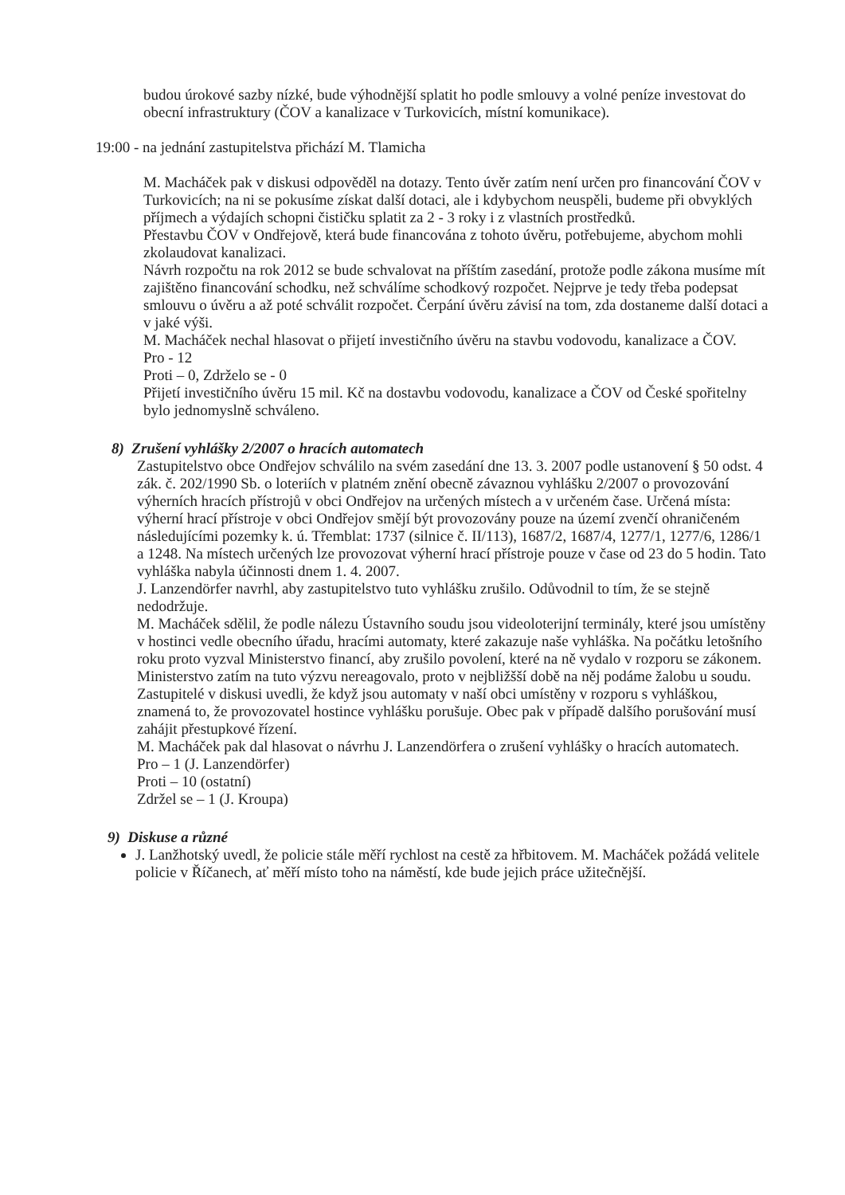budou úrokové sazby nízké, bude výhodnější splatit ho podle smlouvy a volné peníze investovat do obecní infrastruktury (ČOV a kanalizace v Turkovicích, místní komunikace).
19:00 - na jednání zastupitelstva přichází M. Tlamicha
M. Macháček pak v diskusi odpověděl na dotazy. Tento úvěr zatím není určen pro financování ČOV v Turkovicích; na ni se pokusíme získat další dotaci, ale i kdybychom neuspěli, budeme při obvyklých příjmech a výdajích schopni čističku splatit za 2 - 3 roky i z vlastních prostředků.
Přestavbu ČOV v Ondřejově, která bude financována z tohoto úvěru, potřebujeme, abychom mohli zkolaudovat kanalizaci.
Návrh rozpočtu na rok 2012 se bude schvalovat na příštím zasedání, protože podle zákona musíme mít zajištěno financování schodku, než schválíme schodkový rozpočet. Nejprve je tedy třeba podepsat smlouvu o úvěru a až poté schválit rozpočet. Čerpání úvěru závisí na tom, zda dostaneme další dotaci a v jaké výši.
M. Macháček nechal hlasovat o přijetí investičního úvěru na stavbu vodovodu, kanalizace a ČOV.
Pro - 12
Proti – 0, Zdrželo se - 0
Přijetí investičního úvěru 15 mil. Kč na dostavbu vodovodu, kanalizace a ČOV od České spořitelny bylo jednomyslně schváleno.
8) Zrušení vyhlášky 2/2007 o hracích automatech
Zastupitelstvo obce Ondřejov schválilo na svém zasedání dne 13. 3. 2007 podle ustanovení § 50 odst. 4 zák. č. 202/1990 Sb. o loteriích v platném znění obecně závaznou vyhlášku 2/2007 o provozování výherních hracích přístrojů v obci Ondřejov na určených místech a v určeném čase. Určená místa: výherní hrací přístroje v obci Ondřejov smějí být provozovány pouze na území zvenčí ohraničeném následujícími pozemky k. ú. Třemblat: 1737 (silnice č. II/113), 1687/2, 1687/4, 1277/1, 1277/6, 1286/1 a 1248. Na místech určených lze provozovat výherní hrací přístroje pouze v čase od 23 do 5 hodin. Tato vyhláška nabyla účinnosti dnem 1. 4. 2007.
J. Lanzendörfer navrhl, aby zastupitelstvo tuto vyhlášku zrušilo. Odůvodnil to tím, že se stejně nedodržuje.
M. Macháček sdělil, že podle nálezu Ústavního soudu jsou videoloterijní terminály, které jsou umístěny v hostinci vedle obecního úřadu, hracími automaty, které zakazuje naše vyhláška. Na počátku letošního roku proto vyzval Ministerstvo financí, aby zrušilo povolení, které na ně vydalo v rozporu se zákonem. Ministerstvo zatím na tuto výzvu nereagovalo, proto v nejbližšší době na něj podáme žalobu u soudu.
Zastupitelé v diskusi uvedli, že když jsou automaty v naší obci umístěny v rozporu s vyhláškou, znamená to, že provozovatel hostince vyhlášku porušuje. Obec pak v případě dalšího porušování musí zahájit přestupkové řízení.
M. Macháček pak dal hlasovat o návrhu J. Lanzendörfera o zrušení vyhlášky o hracích automatech.
Pro – 1 (J. Lanzendörfer)
Proti – 10 (ostatní)
Zdržel se – 1 (J. Kroupa)
9) Diskuse a různé
J. Lanžhotský uvedl, že policie stále měří rychlost na cestě za hřbitovem. M. Macháček požádá velitele policie v Říčanech, ať měří místo toho na náměstí, kde bude jejich práce užitečnější.